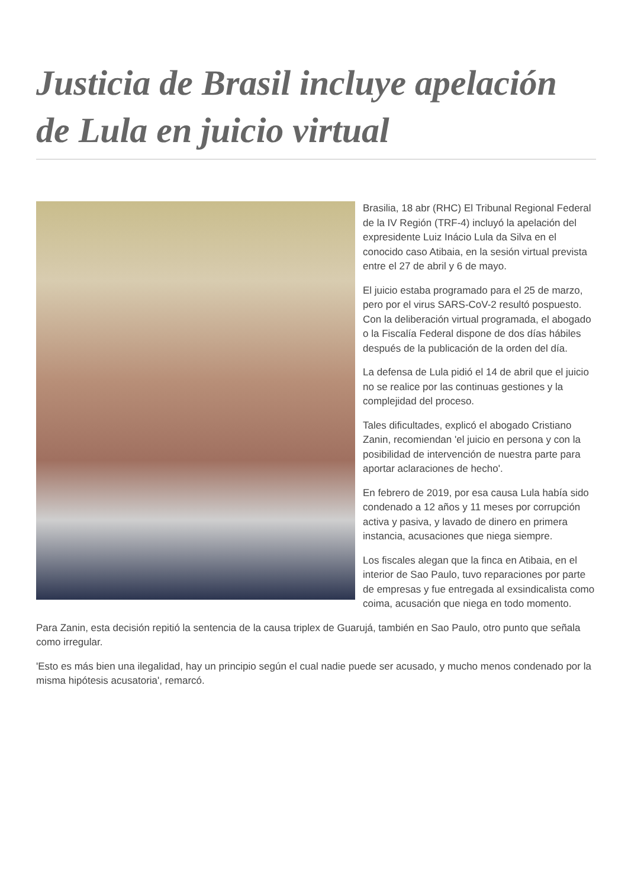Justicia de Brasil incluye apelación de Lula en juicio virtual
Brasilia, 18 abr (RHC) El Tribunal Regional Federal de la IV Región (TRF-4) incluyó la apelación del expresidente Luiz Inácio Lula da Silva en el conocido caso Atibaia, en la sesión virtual prevista entre el 27 de abril y 6 de mayo.
El juicio estaba programado para el 25 de marzo, pero por el virus SARS-CoV-2 resultó pospuesto. Con la deliberación virtual programada, el abogado o la Fiscalía Federal dispone de dos días hábiles después de la publicación de la orden del día.
La defensa de Lula pidió el 14 de abril que el juicio no se realice por las continuas gestiones y la complejidad del proceso.
Tales dificultades, explicó el abogado Cristiano Zanin, recomiendan 'el juicio en persona y con la posibilidad de intervención de nuestra parte para aportar aclaraciones de hecho'.
En febrero de 2019, por esa causa Lula había sido condenado a 12 años y 11 meses por corrupción activa y pasiva, y lavado de dinero en primera instancia, acusaciones que niega siempre.
Los fiscales alegan que la finca en Atibaia, en el interior de Sao Paulo, tuvo reparaciones por parte de empresas y fue entregada al exsindicalista como coima, acusación que niega en todo momento.
Para Zanin, esta decisión repitió la sentencia de la causa triplex de Guarujá, también en Sao Paulo, otro punto que señala como irregular.
'Esto es más bien una ilegalidad, hay un principio según el cual nadie puede ser acusado, y mucho menos condenado por la misma hipótesis acusatoria', remarcó.